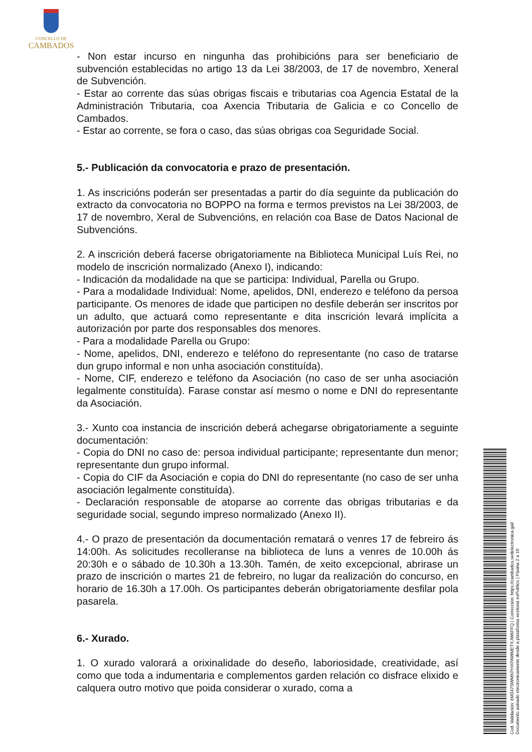CONCELLO DE
CAMBADOS
- Non estar incurso en ningunha das prohibicións para ser beneficiario de subvención establecidas no artigo 13 da Lei 38/2003, de 17 de novembro, Xeneral de Subvención.
- Estar ao corrente das súas obrigas fiscais e tributarias coa Agencia Estatal de la Administración Tributaria, coa Axencia Tributaria de Galicia e co Concello de Cambados.
- Estar ao corrente, se fora o caso, das súas obrigas coa Seguridade Social.
5.- Publicación da convocatoria e prazo de presentación.
1. As inscricións poderán ser presentadas a partir do día seguinte da publicación do extracto da convocatoria no BOPPO na forma e termos previstos na Lei 38/2003, de 17 de novembro, Xeral de Subvencións, en relación coa Base de Datos Nacional de Subvencións.
2. A inscrición deberá facerse obrigatoriamente na Biblioteca Municipal Luís Rei, no modelo de inscrición normalizado (Anexo I), indicando:
- Indicación da modalidade na que se participa: Individual, Parella ou Grupo.
- Para a modalidade Individual: Nome, apelidos, DNI, enderezo e teléfono da persoa participante. Os menores de idade que participen no desfile deberán ser inscritos por un adulto, que actuará como representante e dita inscrición levará implícita a autorización por parte dos responsables dos menores.
- Para a modalidade Parella ou Grupo:
- Nome, apelidos, DNI, enderezo e teléfono do representante (no caso de tratarse dun grupo informal e non unha asociación constituída).
- Nome, CIF, enderezo e teléfono da Asociación (no caso de ser unha asociación legalmente constituída). Farase constar así mesmo o nome e DNI do representante da Asociación.
3.- Xunto coa instancia de inscrición deberá achegarse obrigatoriamente a seguinte documentación:
- Copia do DNI no caso de: persoa individual participante; representante dun menor; representante dun grupo informal.
- Copia do CIF da Asociación e copia do DNI do representante (no caso de ser unha asociación legalmente constituída).
- Declaración responsable de atoparse ao corrente das obrigas tributarias e da seguridade social, segundo impreso normalizado (Anexo II).
4.- O prazo de presentación da documentación rematará o venres 17 de febreiro ás 14:00h. As solicitudes recolleranse na biblioteca de luns a venres de 10.00h ás 20:30h e o sábado de 10.30h a 13.30h. Tamén, de xeito excepcional, abrirase un prazo de inscrición o martes 21 de febreiro, no lugar da realización do concurso, en horario de 16.30h a 17.00h. Os participantes deberán obrigatoriamente desfilar pola pasarela.
6.- Xurado.
1. O xurado valorará a orixinalidade do deseño, laboriosidade, creatividade, así como que toda a indumentaria e complementos garden relación co disfrace elixido e calquera outro motivo que poida considerar o xurado, coma a
Cod. Validación: 6M347SWMKPHXPAWMETXJW6FFQ | Corrección: https://cambados.sedelectronica.gal/
Documento asinado electronicamente desde a plataforma xestiona esPublico | Páxina 2 a 10